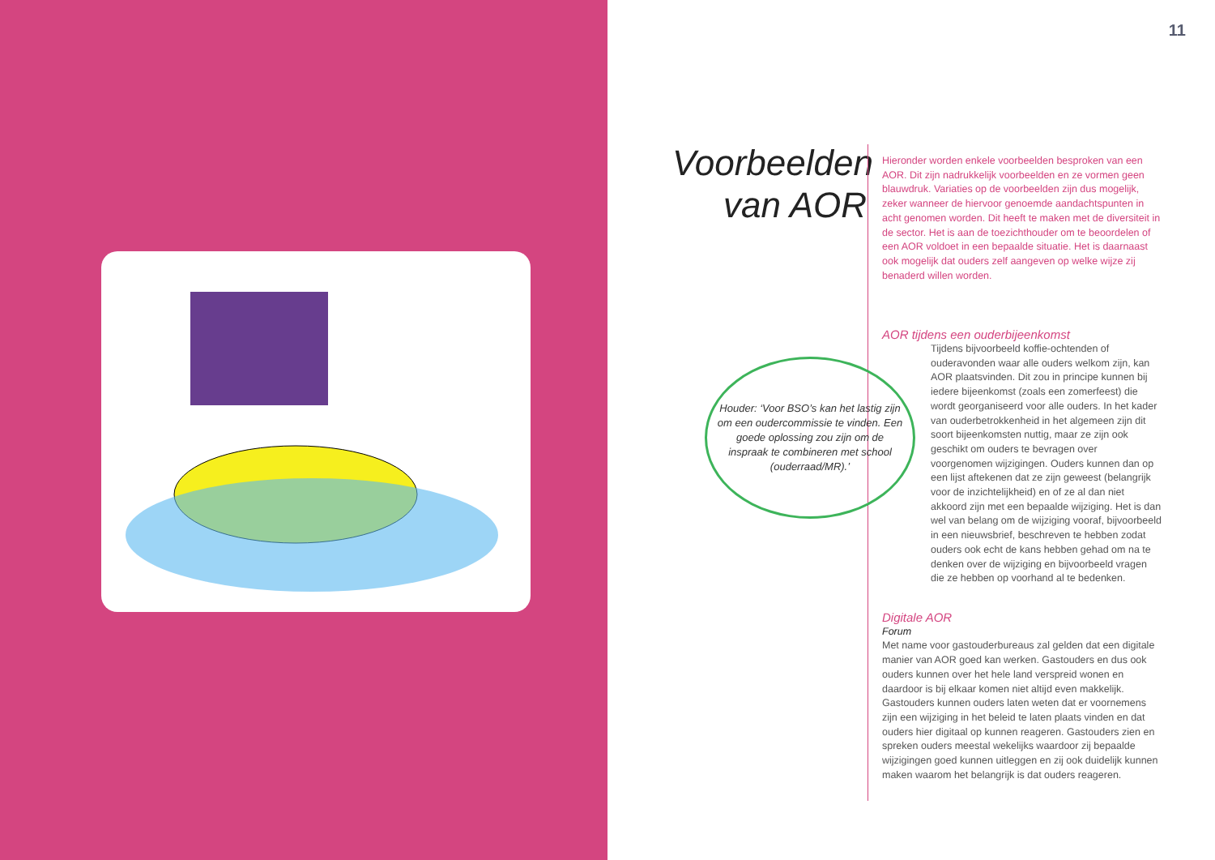11
Voorbeelden van AOR
Houder: ‘Voor BSO’s kan het lastig zijn om een oudercommissie te vinden. Een goede oplossing zou zijn om de inspraak te combineren met school (ouderraad/MR).’
Hieronder worden enkele voorbeelden besproken van een AOR. Dit zijn nadrukkelijk voorbeelden en ze vormen geen blauwdruk. Variaties op de voorbeelden zijn dus mogelijk, zeker wanneer de hiervoor genoemde aandachtspunten in acht genomen worden. Dit heeft te maken met de diversiteit in de sector. Het is aan de toezichthouder om te beoordelen of een AOR voldoet in een bepaalde situatie. Het is daarnaast ook mogelijk dat ouders zelf aangeven op welke wijze zij benaderd willen worden.
AOR tijdens een ouderbijeenkomst
Tijdens bijvoorbeeld koffie-ochtenden of ouderavonden waar alle ouders welkom zijn, kan AOR plaatsvinden. Dit zou in principe kunnen bij iedere bijeenkomst (zoals een zomerfeest) die wordt georganiseerd voor alle ouders. In het kader van ouderbetrokkenheid in het algemeen zijn dit soort bijeenkomsten nuttig, maar ze zijn ook geschikt om ouders te bevragen over voorgenomen wijzigingen. Ouders kunnen dan op een lijst aftekenen dat ze zijn geweest (belangrijk voor de inzichtelijkheid) en of ze al dan niet akkoord zijn met een bepaalde wijziging. Het is dan wel van belang om de wijziging vooraf, bijvoorbeeld in een nieuwsbrief, beschreven te hebben zodat ouders ook echt de kans hebben gehad om na te denken over de wijziging en bijvoorbeeld vragen die ze hebben op voorhand al te bedenken.
Digitale AOR
Forum
Met name voor gastouderbureaus zal gelden dat een digitale manier van AOR goed kan werken. Gastouders en dus ook ouders kunnen over het hele land verspreid wonen en daardoor is bij elkaar komen niet altijd even makkelijk. Gastouders kunnen ouders laten weten dat er voornemens zijn een wijziging in het beleid te laten plaats vinden en dat ouders hier digitaal op kunnen reageren. Gastouders zien en spreken ouders meestal wekelijks waardoor zij bepaalde wijzigingen goed kunnen uitleggen en zij ook duidelijk kunnen maken waarom het belangrijk is dat ouders reageren.